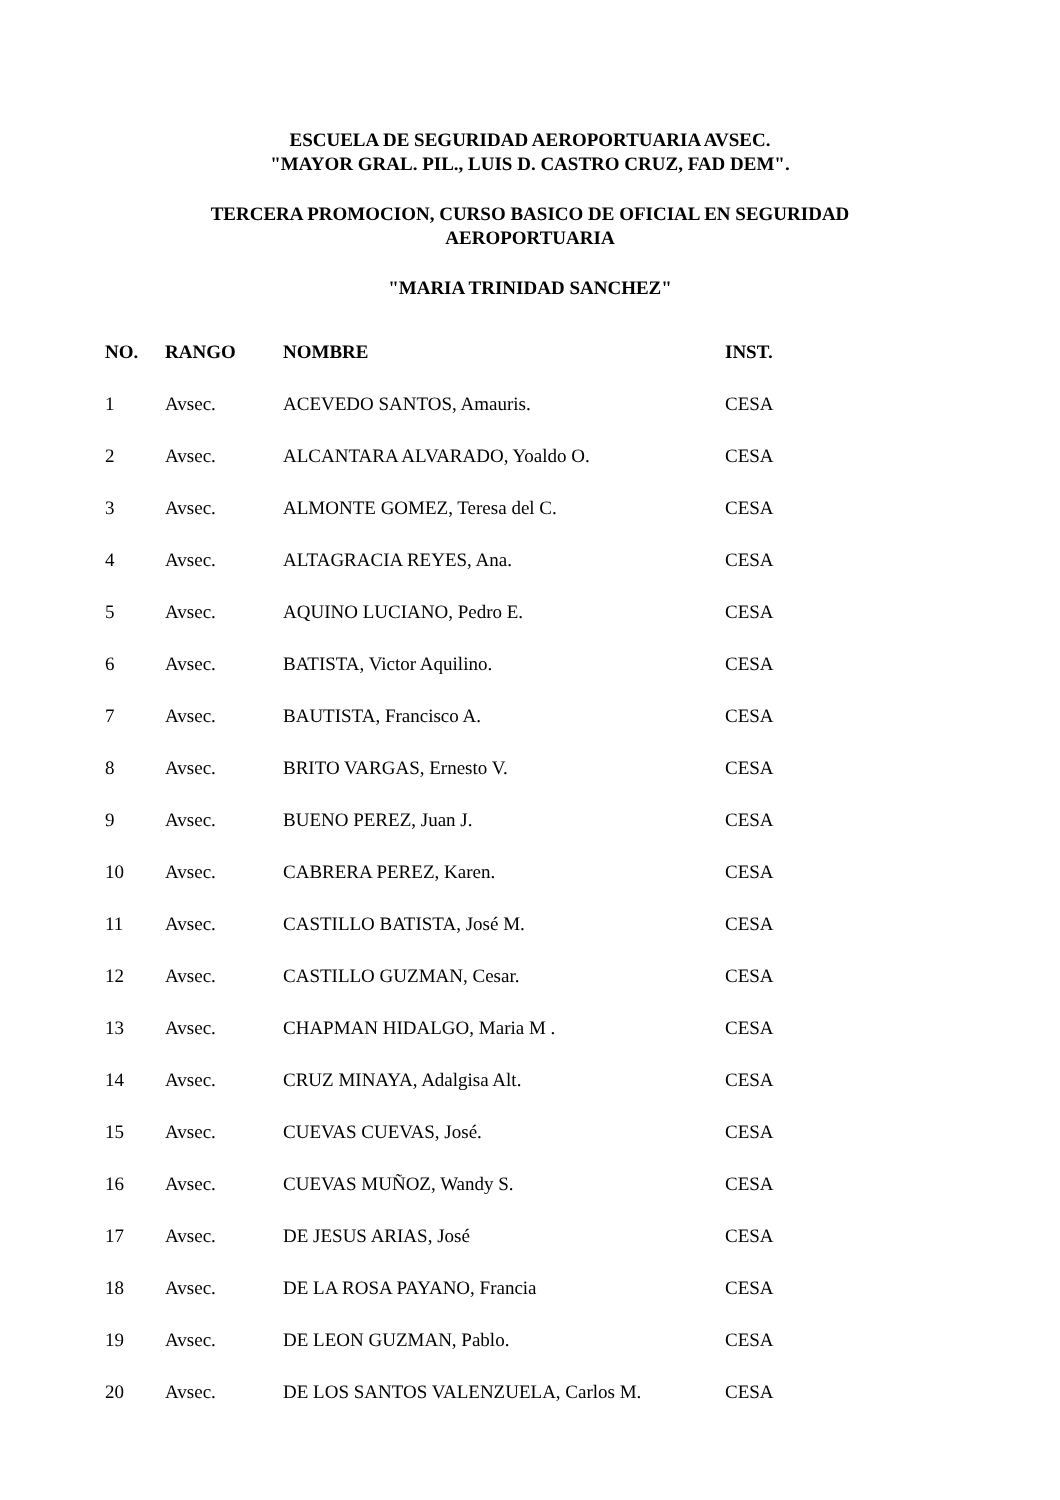ESCUELA DE SEGURIDAD AEROPORTUARIA AVSEC.
"MAYOR GRAL. PIL., LUIS D. CASTRO CRUZ, FAD DEM".
TERCERA PROMOCION, CURSO BASICO DE OFICIAL EN SEGURIDAD
AEROPORTUARIA
"MARIA TRINIDAD SANCHEZ"
| NO. | RANGO | NOMBRE | INST. |
| --- | --- | --- | --- |
| 1 | Avsec. | ACEVEDO SANTOS, Amauris. | CESA |
| 2 | Avsec. | ALCANTARA ALVARADO, Yoaldo O. | CESA |
| 3 | Avsec. | ALMONTE GOMEZ, Teresa del C. | CESA |
| 4 | Avsec. | ALTAGRACIA REYES, Ana. | CESA |
| 5 | Avsec. | AQUINO LUCIANO, Pedro E. | CESA |
| 6 | Avsec. | BATISTA, Victor Aquilino. | CESA |
| 7 | Avsec. | BAUTISTA, Francisco A. | CESA |
| 8 | Avsec. | BRITO VARGAS, Ernesto V. | CESA |
| 9 | Avsec. | BUENO PEREZ, Juan J. | CESA |
| 10 | Avsec. | CABRERA PEREZ, Karen. | CESA |
| 11 | Avsec. | CASTILLO BATISTA, José M. | CESA |
| 12 | Avsec. | CASTILLO GUZMAN, Cesar. | CESA |
| 13 | Avsec. | CHAPMAN HIDALGO, Maria M . | CESA |
| 14 | Avsec. | CRUZ MINAYA, Adalgisa Alt. | CESA |
| 15 | Avsec. | CUEVAS CUEVAS, José. | CESA |
| 16 | Avsec. | CUEVAS MUÑOZ, Wandy S. | CESA |
| 17 | Avsec. | DE JESUS ARIAS, José | CESA |
| 18 | Avsec. | DE LA ROSA PAYANO, Francia | CESA |
| 19 | Avsec. | DE LEON GUZMAN, Pablo. | CESA |
| 20 | Avsec. | DE LOS SANTOS VALENZUELA, Carlos M. | CESA |